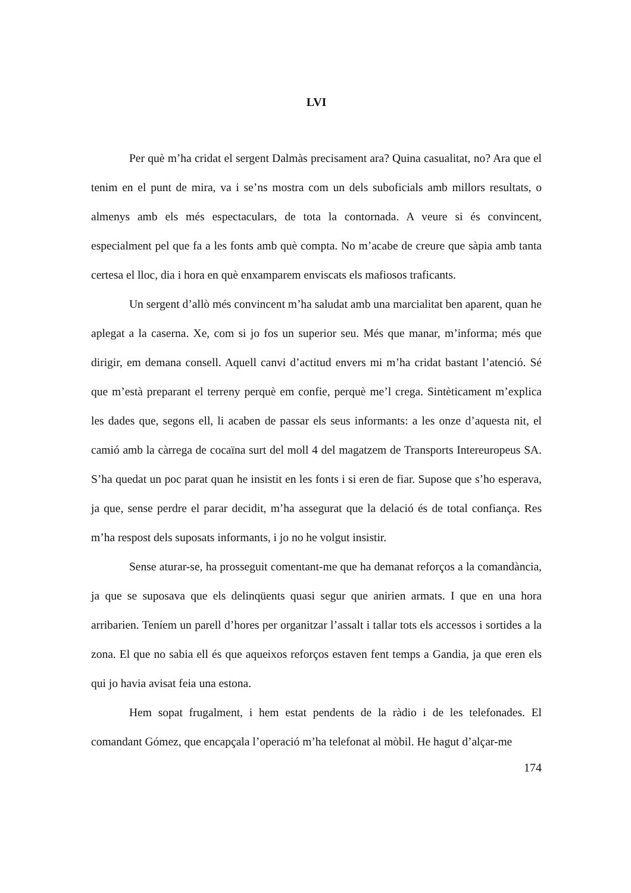LVI
Per què m’ha cridat el sergent Dalmàs precisament ara? Quina casualitat, no? Ara que el tenim en el punt de mira, va i se’ns mostra com un dels suboficials amb millors resultats, o almenys amb els més espectaculars, de tota la contornada. A veure si és convincent, especialment pel que fa a les fonts amb què compta. No m’acabe de creure que sàpia amb tanta certesa el lloc, dia i hora en què enxamparem enviscats els mafiosos traficants.
Un sergent d’allò més convincent m’ha saludat amb una marcialitat ben aparent, quan he aplegat a la caserna. Xe, com si jo fos un superior seu. Més que manar, m’informa; més que dirigir, em demana consell. Aquell canvi d’actitud envers mi m’ha cridat bastant l’atenció. Sé que m’està preparant el terreny perquè em confie, perquè me’l crega. Sintèticament m’explica les dades que, segons ell, li acaben de passar els seus informants: a les onze d’aquesta nit, el camió amb la càrrega de cocaïna surt del moll 4 del magatzem de Transports Intereuropeus SA. S’ha quedat un poc parat quan he insistit en les fonts i si eren de fiar. Supose que s’ho esperava, ja que, sense perdre el parar decidit, m’ha assegurat que la delació és de total confiança. Res m’ha respost dels suposats informants, i jo no he volgut insistir.
Sense aturar-se, ha prosseguit comentant-me que ha demanat reforços a la comandància, ja que se suposava que els delinqüents quasi segur que anirien armats. I que en una hora arribarien. Teníem un parell d’hores per organitzar l’assalt i tallar tots els accessos i sortides a la zona. El que no sabia ell és que aqueixos reforços estaven fent temps a Gandia, ja que eren els qui jo havia avisat feia una estona.
Hem sopat frugalment, i hem estat pendents de la ràdio i de les telefonades. El comandant Gómez, que encapçala l’operació m’ha telefonat al mòbil. He hagut d’alçar-me
174